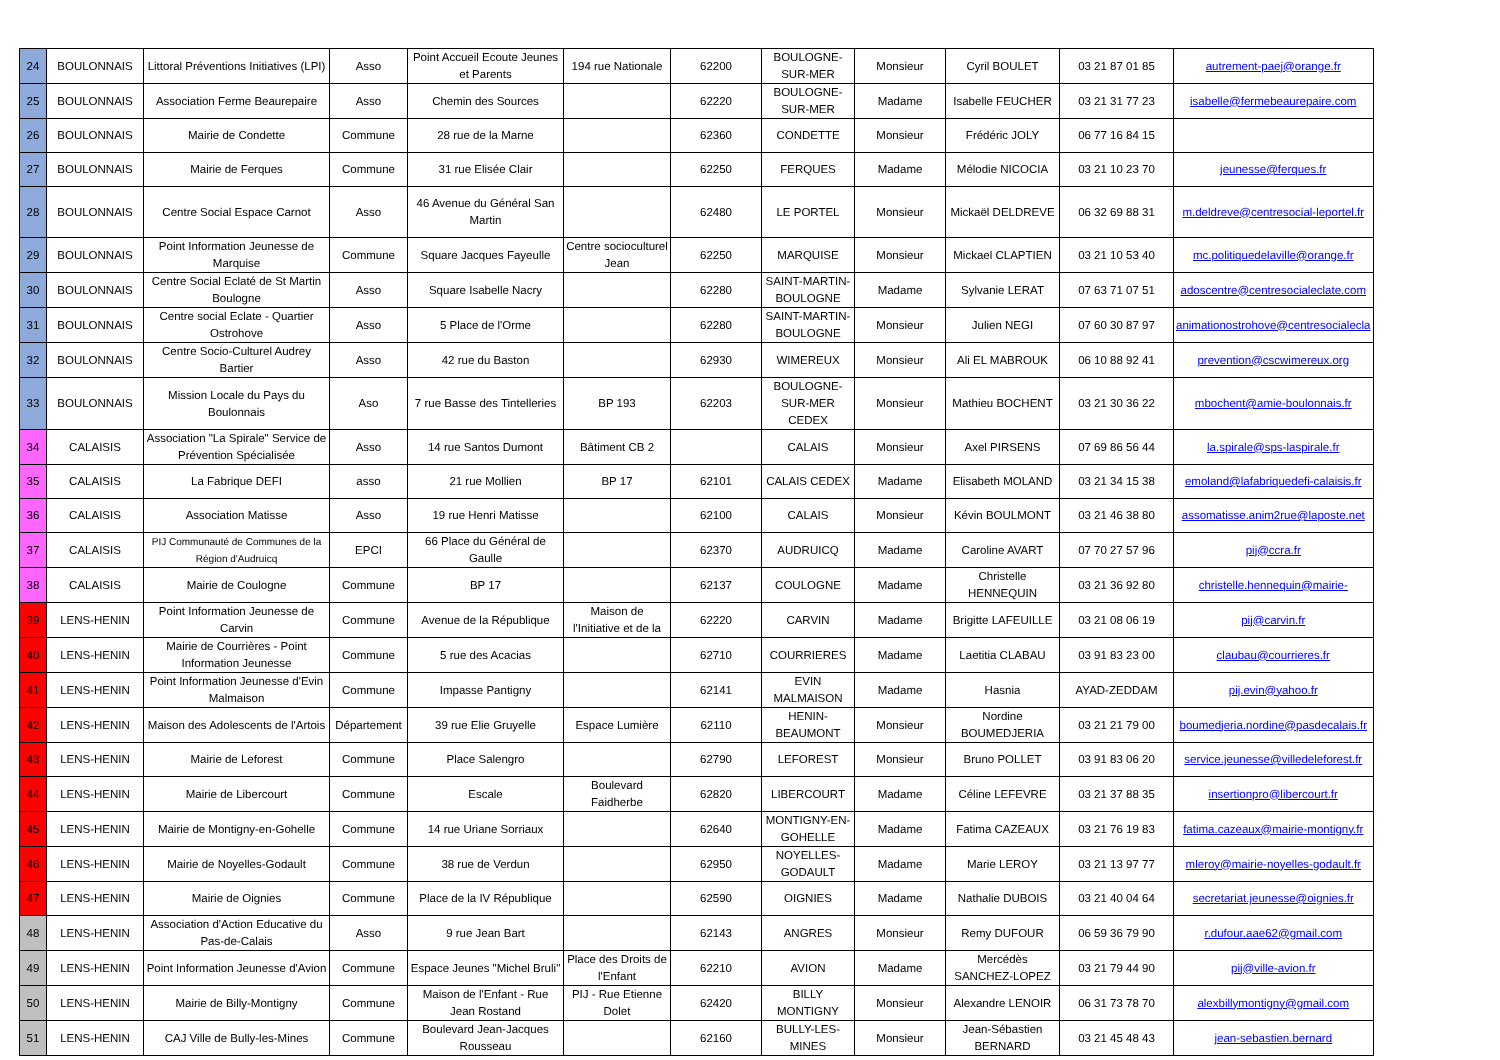| 24 | BOULONNAIS | Littoral Préventions Initiatives (LPI) | Asso | Point Accueil Ecoute Jeunes et Parents | 194 rue Nationale | 62200 | BOULOGNE-SUR-MER | Monsieur | Cyril BOULET | 03 21 87 01 85 | autrement-paej@orange.fr |
| 25 | BOULONNAIS | Association Ferme Beaurepaire | Asso | Chemin des Sources | | 62220 | BOULOGNE-SUR-MER | Madame | Isabelle FEUCHER | 03 21 31 77 23 | isabelle@fermebeaurepaire.com |
| 26 | BOULONNAIS | Mairie de Condette | Commune | 28 rue de la Marne | | 62360 | CONDETTE | Monsieur | Frédéric JOLY | 06 77 16 84 15 | |
| 27 | BOULONNAIS | Mairie de Ferques | Commune | 31 rue Elisée Clair | | 62250 | FERQUES | Madame | Mélodie NICOCIA | 03 21 10 23 70 | jeunesse@ferques.fr |
| 28 | BOULONNAIS | Centre Social Espace Carnot | Asso | 46 Avenue du Général San Martin | | 62480 | LE PORTEL | Monsieur | Mickaël DELDREVE | 06 32 69 88 31 | m.deldreve@centresocial-leportel.fr |
| 29 | BOULONNAIS | Point Information Jeunesse de Marquise | Commune | Square Jacques Fayeulle | Centre socioculturel Jean | 62250 | MARQUISE | Monsieur | Mickael CLAPTIEN | 03 21 10 53 40 | mc.politiquedelaville@orange.fr |
| 30 | BOULONNAIS | Centre Social Eclaté de St Martin Boulogne | Asso | Square Isabelle Nacry | | 62280 | SAINT-MARTIN-BOULOGNE | Madame | Sylvanie LERAT | 07 63 71 07 51 | adoscentre@centresocialeclate.com |
| 31 | BOULONNAIS | Centre social Eclate - Quartier Ostrohove | Asso | 5 Place de l'Orme | | 62280 | SAINT-MARTIN-BOULOGNE | Monsieur | Julien NEGI | 07 60 30 87 97 | animationostrohove@centresocialecla |
| 32 | BOULONNAIS | Centre Socio-Culturel Audrey Bartier | Asso | 42 rue du Baston | | 62930 | WIMEREUX | Monsieur | Ali EL MABROUK | 06 10 88 92 41 | prevention@cscwimereux.org |
| 33 | BOULONNAIS | Mission Locale du Pays du Boulonnais | Aso | 7 rue Basse des Tintelleries | BP 193 | 62203 | BOULOGNE-SUR-MER CEDEX | Monsieur | Mathieu BOCHENT | 03 21 30 36 22 | mbochent@amie-boulonnais.fr |
| 34 | CALAISIS | Association "La Spirale" Service de Prévention Spécialisée | Asso | 14 rue Santos Dumont | Bâtiment CB 2 | | CALAIS | Monsieur | Axel PIRSENS | 07 69 86 56 44 | la.spirale@sps-laspirale.fr |
| 35 | CALAISIS | La Fabrique DEFI | asso | 21 rue Mollien | BP 17 | 62101 | CALAIS CEDEX | Madame | Elisabeth MOLAND | 03 21 34 15 38 | emoland@lafabriquedefi-calaisis.fr |
| 36 | CALAISIS | Association Matisse | Asso | 19 rue Henri Matisse | | 62100 | CALAIS | Monsieur | Kévin BOULMONT | 03 21 46 38 80 | assomatisse.anim2rue@laposte.net |
| 37 | CALAISIS | PIJ Communauté de Communes de la Région d'Audruicq | EPCI | 66 Place du Général de Gaulle | | 62370 | AUDRUICQ | Madame | Caroline AVART | 07 70 27 57 96 | pij@ccra.fr |
| 38 | CALAISIS | Mairie de Coulogne | Commune | BP 17 | | 62137 | COULOGNE | Madame | Christelle HENNEQUIN | 03 21 36 92 80 | christelle.hennequin@mairie- |
| 39 | LENS-HENIN | Point Information Jeunesse de Carvin | Commune | Avenue de la République | Maison de l'Initiative et de la | 62220 | CARVIN | Madame | Brigitte LAFEUILLE | 03 21 08 06 19 | pij@carvin.fr |
| 40 | LENS-HENIN | Mairie de Courrières - Point Information Jeunesse | Commune | 5 rue des Acacias | | 62710 | COURRIERES | Madame | Laetitia CLABAU | 03 91 83 23 00 | claubau@courrieres.fr |
| 41 | LENS-HENIN | Point Information Jeunesse d'Evin Malmaison | Commune | Impasse Pantigny | | 62141 | EVIN MALMAISON | Madame | Hasnia | AYAD-ZEDDAM | pij.evin@yahoo.fr |
| 42 | LENS-HENIN | Maison des Adolescents de l'Artois | Département | 39 rue Elie Gruyelle | Espace Lumière | 62110 | HENIN-BEAUMONT | Monsieur | Nordine BOUMEDJERIA | 03 21 21 79 00 | boumedjeria.nordine@pasdecalais.fr |
| 43 | LENS-HENIN | Mairie de Leforest | Commune | Place Salengro | | 62790 | LEFOREST | Monsieur | Bruno POLLET | 03 91 83 06 20 | service.jeunesse@villedeleforest.fr |
| 44 | LENS-HENIN | Mairie de Libercourt | Commune | Escale | Boulevard Faidherbe | 62820 | LIBERCOURT | Madame | Céline LEFEVRE | 03 21 37 88 35 | insertionpro@libercourt.fr |
| 45 | LENS-HENIN | Mairie de Montigny-en-Gohelle | Commune | 14 rue Uriane Sorriaux | | 62640 | MONTIGNY-EN-GOHELLE | Madame | Fatima CAZEAUX | 03 21 76 19 83 | fatima.cazeaux@mairie-montigny.fr |
| 46 | LENS-HENIN | Mairie de Noyelles-Godault | Commune | 38 rue de Verdun | | 62950 | NOYELLES-GODAULT | Madame | Marie LEROY | 03 21 13 97 77 | mleroy@mairie-noyelles-godault.fr |
| 47 | LENS-HENIN | Mairie de Oignies | Commune | Place de la IV République | | 62590 | OIGNIES | Madame | Nathalie DUBOIS | 03 21 40 04 64 | secretariat.jeunesse@oignies.fr |
| 48 | LENS-HENIN | Association d'Action Educative du Pas-de-Calais | Asso | 9 rue Jean Bart | | 62143 | ANGRES | Monsieur | Remy DUFOUR | 06 59 36 79 90 | r.dufour.aae62@gmail.com |
| 49 | LENS-HENIN | Point Information Jeunesse d'Avion | Commune | Espace Jeunes "Michel Bruli" | Place des Droits de l'Enfant | 62210 | AVION | Madame | Mercédès SANCHEZ-LOPEZ | 03 21 79 44 90 | pij@ville-avion.fr |
| 50 | LENS-HENIN | Mairie de Billy-Montigny | Commune | Maison de l'Enfant - Rue Jean Rostand | PIJ - Rue Etienne Dolet | 62420 | BILLY MONTIGNY | Monsieur | Alexandre LENOIR | 06 31 73 78 70 | alexbillymontigny@gmail.com |
| 51 | LENS-HENIN | CAJ Ville de Bully-les-Mines | Commune | Boulevard Jean-Jacques Rousseau | | 62160 | BULLY-LES-MINES | Monsieur | Jean-Sébastien BERNARD | 03 21 45 48 43 | jean-sebastien.bernard |